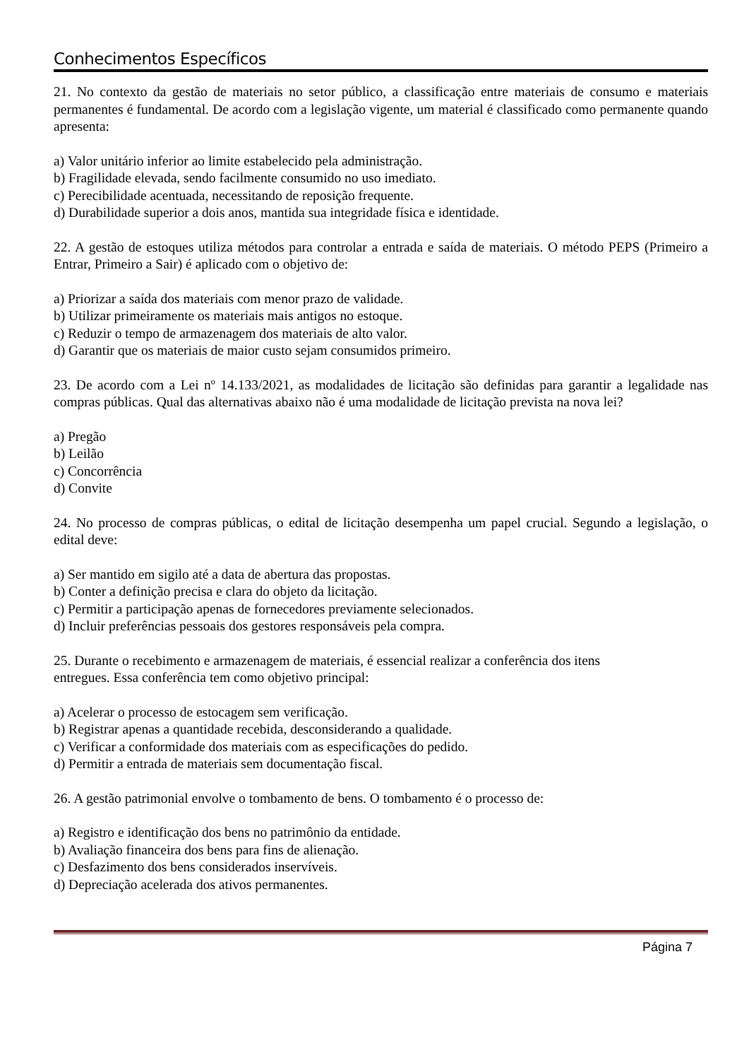Conhecimentos Específicos
21. No contexto da gestão de materiais no setor público, a classificação entre materiais de consumo e materiais permanentes é fundamental. De acordo com a legislação vigente, um material é classificado como permanente quando apresenta:
a) Valor unitário inferior ao limite estabelecido pela administração.
b) Fragilidade elevada, sendo facilmente consumido no uso imediato.
c) Perecibilidade acentuada, necessitando de reposição frequente.
d) Durabilidade superior a dois anos, mantida sua integridade física e identidade.
22. A gestão de estoques utiliza métodos para controlar a entrada e saída de materiais. O método PEPS (Primeiro a Entrar, Primeiro a Sair) é aplicado com o objetivo de:
a) Priorizar a saída dos materiais com menor prazo de validade.
b) Utilizar primeiramente os materiais mais antigos no estoque.
c) Reduzir o tempo de armazenagem dos materiais de alto valor.
d) Garantir que os materiais de maior custo sejam consumidos primeiro.
23. De acordo com a Lei nº 14.133/2021, as modalidades de licitação são definidas para garantir a legalidade nas compras públicas. Qual das alternativas abaixo não é uma modalidade de licitação prevista na nova lei?
a) Pregão
b) Leilão
c) Concorrência
d) Convite
24. No processo de compras públicas, o edital de licitação desempenha um papel crucial. Segundo a legislação, o edital deve:
a) Ser mantido em sigilo até a data de abertura das propostas.
b) Conter a definição precisa e clara do objeto da licitação.
c) Permitir a participação apenas de fornecedores previamente selecionados.
d) Incluir preferências pessoais dos gestores responsáveis pela compra.
25. Durante o recebimento e armazenagem de materiais, é essencial realizar a conferência dos itens
entregues. Essa conferência tem como objetivo principal:
a) Acelerar o processo de estocagem sem verificação.
b) Registrar apenas a quantidade recebida, desconsiderando a qualidade.
c) Verificar a conformidade dos materiais com as especificações do pedido.
d) Permitir a entrada de materiais sem documentação fiscal.
26. A gestão patrimonial envolve o tombamento de bens. O tombamento é o processo de:
a) Registro e identificação dos bens no patrimônio da entidade.
b) Avaliação financeira dos bens para fins de alienação.
c) Desfazimento dos bens considerados inservíveis.
d) Depreciação acelerada dos ativos permanentes.
Página 7